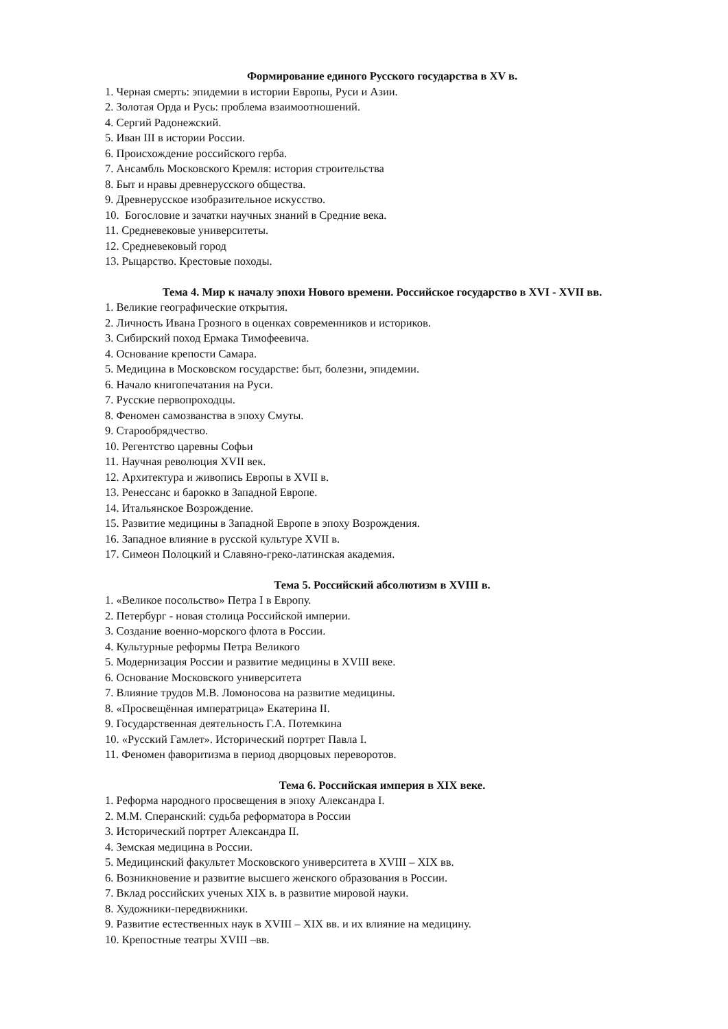Формирование единого Русского государства в XV в.
1. Черная смерть: эпидемии в истории Европы, Руси и Азии.
2. Золотая Орда и Русь: проблема взаимоотношений.
4. Сергий Радонежский.
5. Иван III в истории России.
6. Происхождение российского герба.
7. Ансамбль Московского Кремля: история строительства
8. Быт и нравы древнерусского общества.
9. Древнерусское изобразительное искусство.
10. Богословие и зачатки научных знаний в Средние века.
11. Средневековые университеты.
12. Средневековый город
13. Рыцарство. Крестовые походы.
Тема 4. Мир к началу эпохи Нового времени. Российское государство в XVI - XVII вв.
1. Великие географические открытия.
2. Личность Ивана Грозного в оценках современников и историков.
3. Сибирский поход Ермака Тимофеевича.
4. Основание крепости Самара.
5. Медицина в Московском государстве: быт, болезни, эпидемии.
6. Начало книгопечатания на Руси.
7. Русские первопроходцы.
8. Феномен самозванства в эпоху Смуты.
9. Старообрядчество.
10. Регентство царевны Софьи
11. Научная революция XVII век.
12. Архитектура и живопись Европы в XVII в.
13. Ренессанс и барокко в Западной Европе.
14. Итальянское Возрождение.
15. Развитие медицины в Западной Европе в эпоху Возрождения.
16. Западное влияние в русской культуре XVII в.
17. Симеон Полоцкий и Славяно-греко-латинская академия.
Тема 5. Российский абсолютизм в XVIII в.
1. «Великое посольство» Петра I в Европу.
2. Петербург - новая столица Российской империи.
3. Создание военно-морского флота в России.
4. Культурные реформы Петра Великого
5. Модернизация России и развитие медицины в XVIII веке.
6. Основание Московского университета
7. Влияние трудов М.В. Ломоносова на развитие медицины.
8. «Просвещённая императрица» Екатерина II.
9. Государственная деятельность Г.А. Потемкина
10. «Русский Гамлет». Исторический портрет Павла I.
11. Феномен фаворитизма в период дворцовых переворотов.
Тема 6. Российская империя в XIX веке.
1. Реформа народного просвещения в эпоху Александра I.
2. М.М. Сперанский: судьба реформатора в России
3. Исторический портрет Александра II.
4. Земская медицина в России.
5. Медицинский факультет Московского университета в XVIII – XIX вв.
6. Возникновение и развитие высшего женского образования в России.
7. Вклад российских ученых XIX в. в развитие мировой науки.
8. Художники-передвижники.
9. Развитие естественных наук в XVIII – XIX вв. и их влияние на медицину.
10. Крепостные театры XVIII –вв.